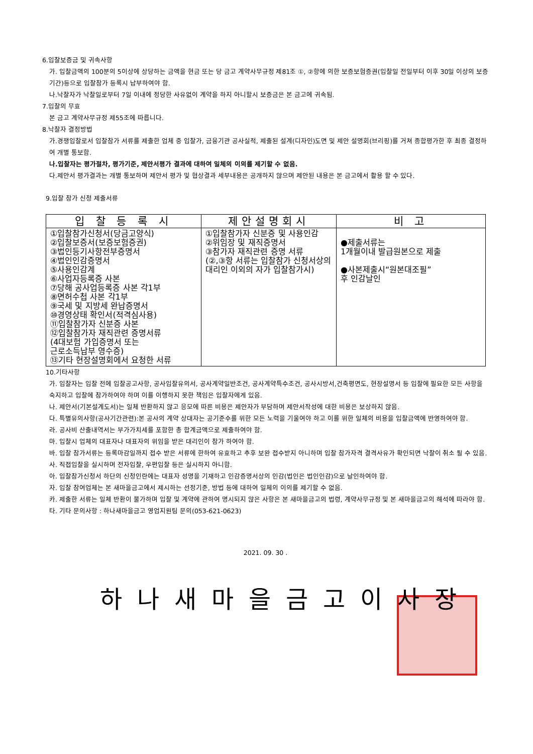6.입찰보증금 및 귀속사항
가. 입찰금액의 100분의 5이상에 상당하는 금액을 현금 또는 당 금고 계약사무규정 제81조 ①, ②항에 의한 보증보험증권(입찰일 전일부터 이후 30일 이상의 보증기간)등으로 입찰참가 등록시 납부하여야 함.
나.낙찰자가 낙찰일로부터 7일 이내에 정당한 사유없이 계약을 하지 아니할시 보증금은 본 금고에 귀속됨.
7.입찰의 무효
본 금고 계약사무규정 제55조에 따릅니다.
8.낙찰자 결정방법
가.경쟁입찰로서 입찰참가 서류를 제출한 업체 중 입찰가, 금융기관 공사실적, 제출된 설계(디자인)도면 및 제안 설명회(브리핑)를 거쳐 종합평가한 후 최종 결정하여 개별 통보함.
나.입찰자는 평가절차, 평가기준, 제안서평가 결과에 대하여 일체의 이의를 제기할 수 없음.
다.제안서 평가결과는 개별 통보하며 제안서 평가 및 협상결과 세부내용은 공개하지 않으며 제안된 내용은 본 금고에서 활용 할 수 있다.
9.입찰 참가 신청 제출서류
| 입 찰 등 록 시 | 제안설명회시 | 비 고 |
| --- | --- | --- |
| ①입찰참가신청서(당금고양식) ②입찰보증서(보증보험증권) ③법인등기사항전부증명서 ④법인인감증명서 ⑤사용인감계 ⑥사업자등록증 사본 ⑦당해 공사업등록증 사본 각1부 ⑧면허수첩 사본 각1부 ⑨국세 및 지방세 완납증명서 ⑩경영상태 확인서(적격심사용) ⑪입찰참가자 신분증 사본 ⑫입찰참가자 재직관련 증명서류 (4대보험 가입증명서 또는 근로소득납부 영수증) ⑬기타 현장설명회에서 요청한 서류 | ①입찰참가자 신분증 및 사용인감 ②위임장 및 재직증명서 ③참가자 재직관련 증명 서류 (②,③항 서류는 입찰참가 신청서상의 대리인 이외의 자가 입찰참가시) | ●제출서류는 1개월이내 발급원본으로 제출 ●사본제출시“원본대조필” 후 인감날인 |
10.기타사항
가. 입찰자는 입찰 전에 입찰공고사항, 공사입찰유의서, 공사계약일반조건, 공사계약특수조건, 공사시방서,건축평면도, 현장설명서 등 입찰에 필요한 모든 사항을 숙지하고 입찰에 참가하여야 하며 이를 이행하지 못한 책임은 입찰자에게 있음.
나. 제안서(기본설계도서)는 일체 반환하지 않고 응모에 따른 비용은 제안자가 부담하며 제안서작성에 대한 비용은 보상하지 않음.
다. 특별유의사항(공사기간관련):본 공사의 계약 상대자는 공기준수를 위한 모든 노력을 기울여야 하고 이를 위한 일체의 비용을 입찰금액에 반영하여야 함.
라. 공사비 산출내역서는 부가가치세를 포함한 총 합계금액으로 제출하여야 함.
마. 입찰시 업체의 대표자나 대표자의 위임을 받은 대리인이 참가 하여야 함.
바. 입찰 참가서류는 등록마감일까지 접수 받은 서류에 한하여 유효하고 추후 보완 접수받지 아니하며 입찰 참가자격 결격사유가 확인되면 낙찰이 취소 될 수 있음.
사. 직접입찰을 실시하며 전자입찰, 우편입찰 등은 실시하지 아니함.
아. 입찰참가신청서 하단의 신청인란에는 대표자 성명을 기재하고 인감증명서상의 인감(법인은 법인인감)으로 날인하여야 함.
자. 입찰 참여업체는 본 새마을금고에서 제시하는 선정기준, 방법 등에 대하여 일체의 이의를 제기할 수 없음.
카. 제출한 서류는 일체 반환이 불가하며 입찰 및 계약에 관하여 명시되지 않은 사항은 본 새마을금고의 법령, 계약사무규정 및 본 새마을금고의 해석에 따라야 함.
타. 기타 문의사항 : 하나새마을금고 영업지원팀 문의(053-621-0623)
2021. 09. 30 .
하나새마을금고이사장